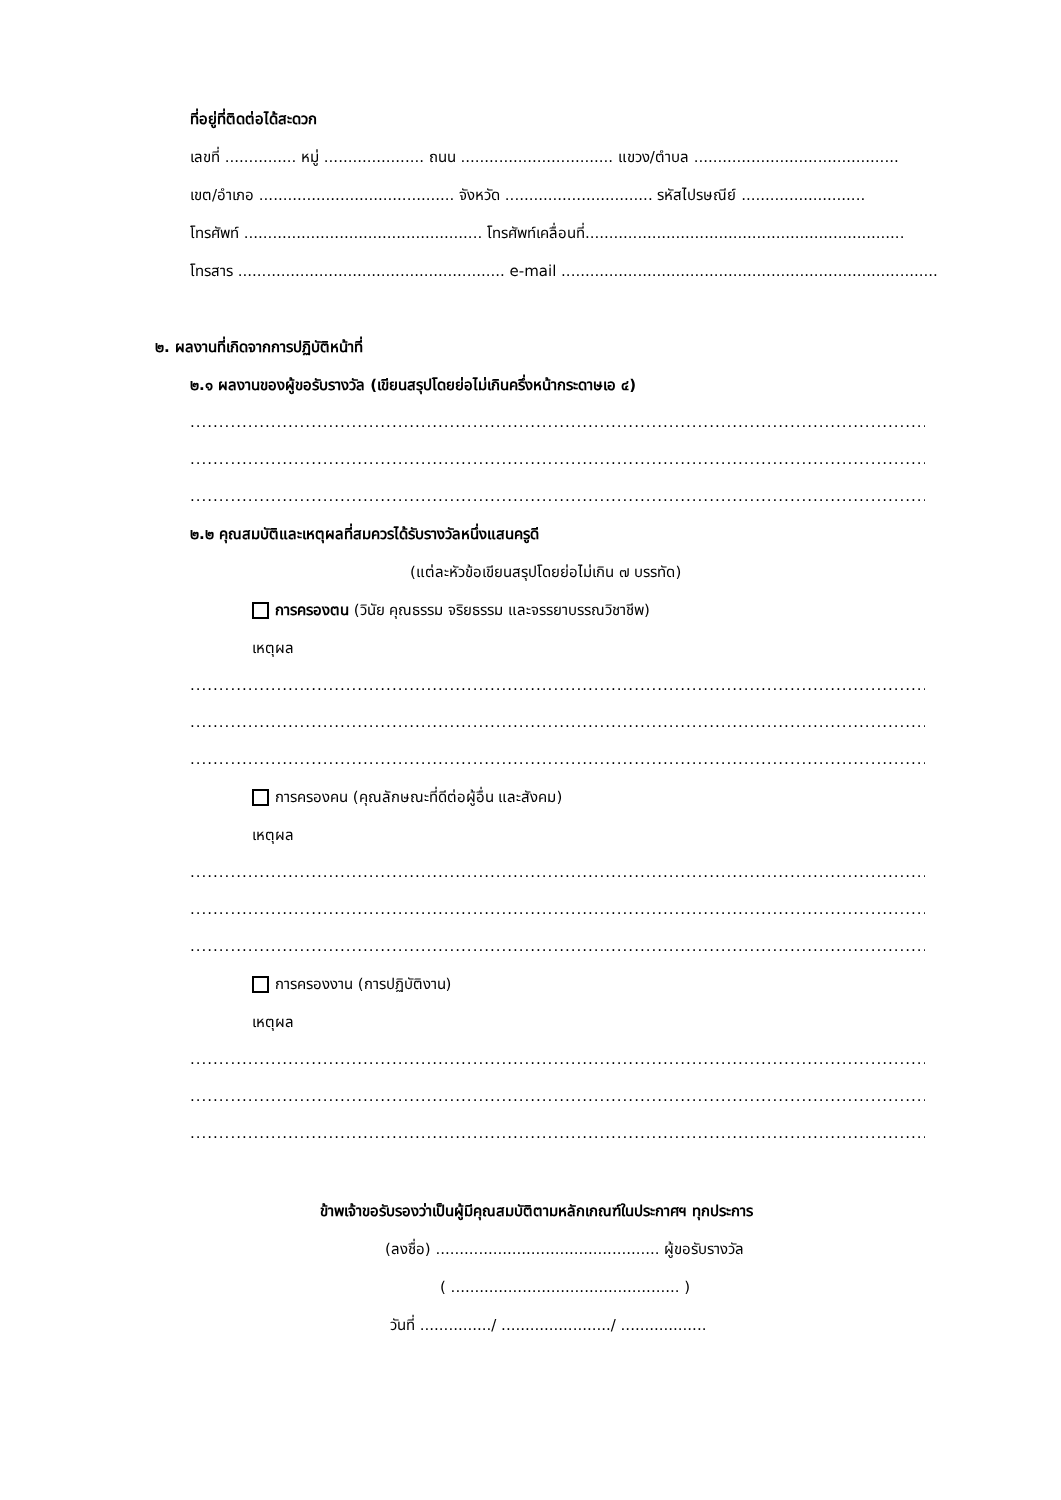ที่อยู่ที่ติดต่อได้สะดวก
เลขที่ ............... หมู่ ..................... ถนน ................................ แขวง/ตำบล ...........................................
เขต/อำเภอ ......................................... จังหวัด ............................... รหัสไปรษณีย์ ..........................
โทรศัพท์ .................................................. โทรศัพท์เคลื่อนที่...................................................................
โทรสาร ........................................................ e-mail ...............................................................................
๒. ผลงานที่เกิดจากการปฏิบัติหน้าที่
๒.๑ ผลงานของผู้ขอรับรางวัล (เขียนสรุปโดยย่อไม่เกินครึ่งหน้ากระดาษเอ ๔)
.....................................................................................................................................................
.....................................................................................................................................................
.....................................................................................................................................................
๒.๒ คุณสมบัติและเหตุผลที่สมควรได้รับรางวัลหนึ่งแสนครูดี
(แต่ละหัวข้อเขียนสรุปโดยย่อไม่เกิน ๗ บรรทัด)
การครองตน (วินัย คุณธรรม จริยธรรม และจรรยาบรรณวิชาชีพ)
เหตุผล
.....................................................................................................................................................
.....................................................................................................................................................
.....................................................................................................................................................
การครองคน (คุณลักษณะที่ดีต่อผู้อื่น และสังคม)
เหตุผล
.....................................................................................................................................................
.....................................................................................................................................................
.....................................................................................................................................................
การครองงาน (การปฏิบัติงาน)
เหตุผล
.....................................................................................................................................................
.....................................................................................................................................................
.....................................................................................................................................................
ข้าพเจ้าขอรับรองว่าเป็นผู้มีคุณสมบัติตามหลักเกณฑ์ในประกาศฯ ทุกประการ
(ลงชื่อ) ............................................... ผู้ขอรับรางวัล
( ................................................ )
วันที่ .............../ ......................./ ..................